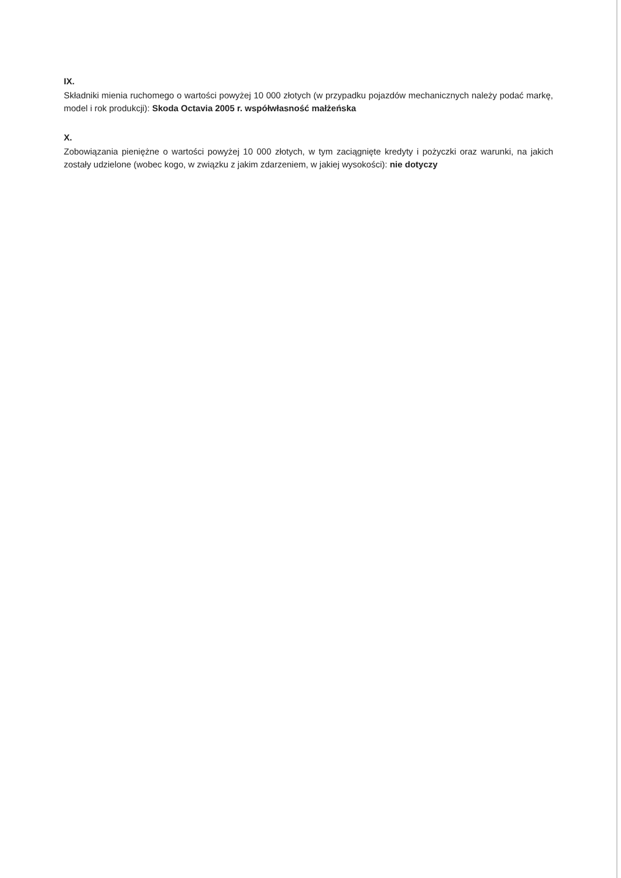IX.
Składniki mienia ruchomego o wartości powyżej 10 000 złotych (w przypadku pojazdów mechanicznych należy podać markę, model i rok produkcji): Skoda Octavia 2005 r. współwłasność małżeńska
X.
Zobowiązania pieniężne o wartości powyżej 10 000 złotych, w tym zaciągnięte kredyty i pożyczki oraz warunki, na jakich zostały udzielone (wobec kogo, w związku z jakim zdarzeniem, w jakiej wysokości): nie dotyczy